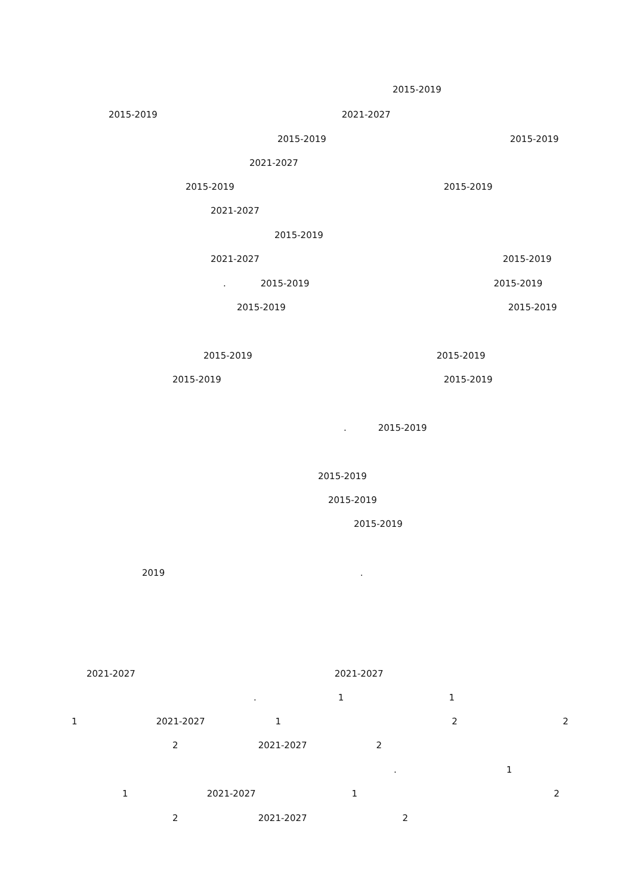2015-2019
2015-2019 2021-2027
2015-2019 2015-2019
2021-2027
2015-2019 2015-2019
2021-2027
2015-2019
2021-2027 2015-2019
. 2015-2019 2015-2019
2015-2019 2015-2019
2015-2019 2015-2019
2015-2019 2015-2019
. 2015-2019
2015-2019
2015-2019
2015-2019
2019 .
2021-2027 2021-2027
. 1 1
1 2021-2027 1 2 2
2 2021-2027 2
. 1
1 2021-2027 1 2
2 2021-2027 2